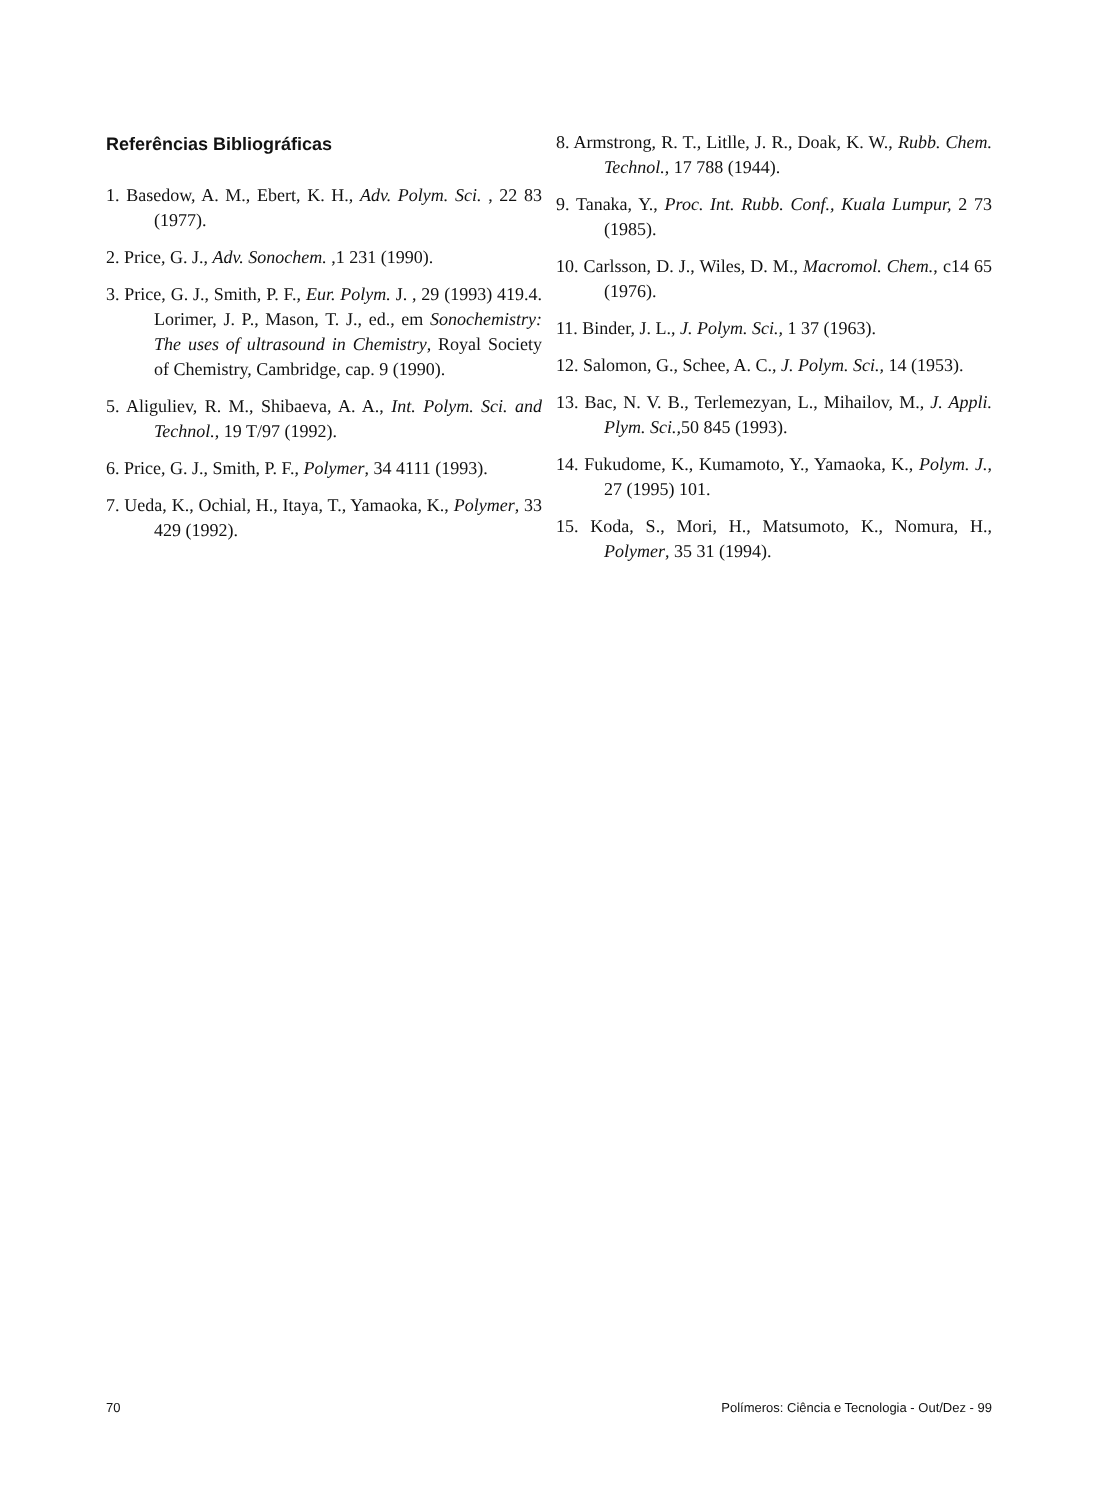Referências Bibliográficas
1. Basedow, A. M., Ebert, K. H., Adv. Polym. Sci. , 22 83 (1977).
2. Price, G. J., Adv. Sonochem. ,1 231 (1990).
3. Price, G. J., Smith, P. F., Eur. Polym. J. , 29 (1993) 419.4. Lorimer, J. P., Mason, T. J., ed., em Sonochemistry: The uses of ultrasound in Chemistry, Royal Society of Chemistry, Cambridge, cap. 9 (1990).
5. Aliguliev, R. M., Shibaeva, A. A., Int. Polym. Sci. and Technol., 19 T/97 (1992).
6. Price, G. J., Smith, P. F., Polymer, 34 4111 (1993).
7. Ueda, K., Ochial, H., Itaya, T., Yamaoka, K., Polymer, 33 429 (1992).
8. Armstrong, R. T., Litlle, J. R., Doak, K. W., Rubb. Chem. Technol., 17 788 (1944).
9. Tanaka, Y., Proc. Int. Rubb. Conf., Kuala Lumpur, 2 73 (1985).
10. Carlsson, D. J., Wiles, D. M., Macromol. Chem., c14 65 (1976).
11. Binder, J. L., J. Polym. Sci., 1 37 (1963).
12. Salomon, G., Schee, A. C., J. Polym. Sci., 14 (1953).
13. Bac, N. V. B., Terlemezyan, L., Mihailov, M., J. Appli. Plym. Sci., 50 845 (1993).
14. Fukudome, K., Kumamoto, Y., Yamaoka, K., Polym. J., 27 (1995) 101.
15. Koda, S., Mori, H., Matsumoto, K., Nomura, H., Polymer, 35 31 (1994).
70 Polímeros: Ciência e Tecnologia - Out/Dez - 99